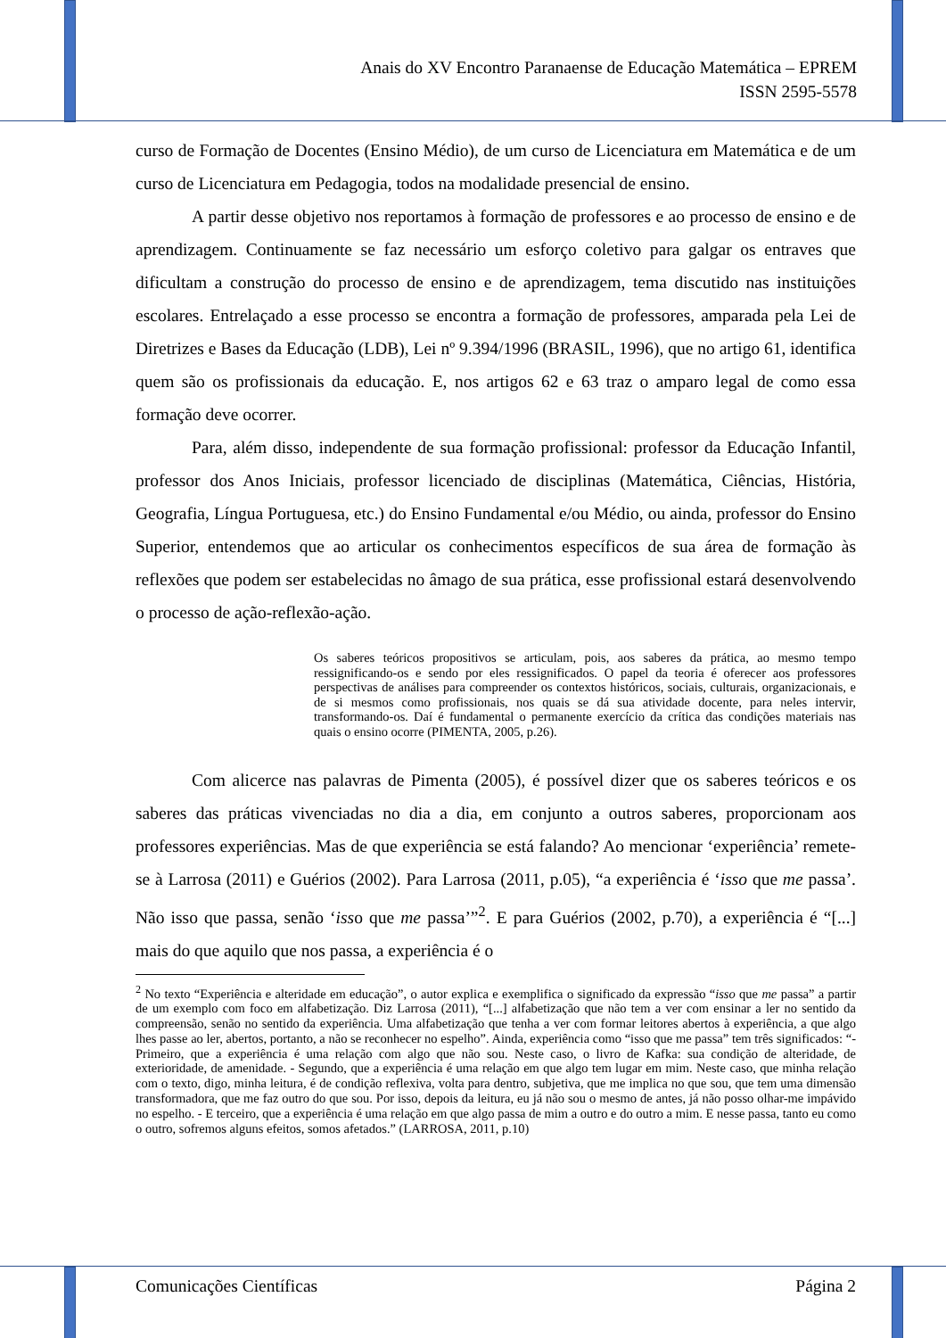Anais do XV Encontro Paranaense de Educação Matemática – EPREM
ISSN 2595-5578
curso de Formação de Docentes (Ensino Médio), de um curso de Licenciatura em Matemática e de um curso de Licenciatura em Pedagogia, todos na modalidade presencial de ensino.
A partir desse objetivo nos reportamos à formação de professores e ao processo de ensino e de aprendizagem. Continuamente se faz necessário um esforço coletivo para galgar os entraves que dificultam a construção do processo de ensino e de aprendizagem, tema discutido nas instituições escolares. Entrelaçado a esse processo se encontra a formação de professores, amparada pela Lei de Diretrizes e Bases da Educação (LDB), Lei nº 9.394/1996 (BRASIL, 1996), que no artigo 61, identifica quem são os profissionais da educação. E, nos artigos 62 e 63 traz o amparo legal de como essa formação deve ocorrer.
Para, além disso, independente de sua formação profissional: professor da Educação Infantil, professor dos Anos Iniciais, professor licenciado de disciplinas (Matemática, Ciências, História, Geografia, Língua Portuguesa, etc.) do Ensino Fundamental e/ou Médio, ou ainda, professor do Ensino Superior, entendemos que ao articular os conhecimentos específicos de sua área de formação às reflexões que podem ser estabelecidas no âmago de sua prática, esse profissional estará desenvolvendo o processo de ação-reflexão-ação.
Os saberes teóricos propositivos se articulam, pois, aos saberes da prática, ao mesmo tempo ressignificando-os e sendo por eles ressignificados. O papel da teoria é oferecer aos professores perspectivas de análises para compreender os contextos históricos, sociais, culturais, organizacionais, e de si mesmos como profissionais, nos quais se dá sua atividade docente, para neles intervir, transformando-os. Daí é fundamental o permanente exercício da crítica das condições materiais nas quais o ensino ocorre (PIMENTA, 2005, p.26).
Com alicerce nas palavras de Pimenta (2005), é possível dizer que os saberes teóricos e os saberes das práticas vivenciadas no dia a dia, em conjunto a outros saberes, proporcionam aos professores experiências. Mas de que experiência se está falando? Ao mencionar ‘experiência’ remete-se à Larrosa (2011) e Guérios (2002). Para Larrosa (2011, p.05), “a experiência é ‘isso que me passa’. Não isso que passa, senão ‘isso que me passa’”<sup>2</sup>. E para Guérios (2002, p.70), a experiência é “[...] mais do que aquilo que nos passa, a experiência é o
<sup>2</sup> No texto “Experiência e alteridade em educação”, o autor explica e exemplifica o significado da expressão “isso que me passa” a partir de um exemplo com foco em alfabetização. Diz Larrosa (2011), “[...] alfabetização que não tem a ver com ensinar a ler no sentido da compreensão, senão no sentido da experiência. Uma alfabetização que tenha a ver com formar leitores abertos à experiência, a que algo lhes passe ao ler, abertos, portanto, a não se reconhecer no espelho”. Ainda, experiência como “isso que me passa” tem três significados: “- Primeiro, que a experiência é uma relação com algo que não sou. Neste caso, o livro de Kafka: sua condição de alteridade, de exterioridade, de amenidade. - Segundo, que a experiência é uma relação em que algo tem lugar em mim. Neste caso, que minha relação com o texto, digo, minha leitura, é de condição reflexiva, volta para dentro, subjetiva, que me implica no que sou, que tem uma dimensão transformadora, que me faz outro do que sou. Por isso, depois da leitura, eu já não sou o mesmo de antes, já não posso olhar-me impávido no espelho. - E terceiro, que a experiência é uma relação em que algo passa de mim a outro e do outro a mim. E nesse passa, tanto eu como o outro, sofremos alguns efeitos, somos afetados.” (LARROSA, 2011, p.10)
Comunicações Científicas Página 2